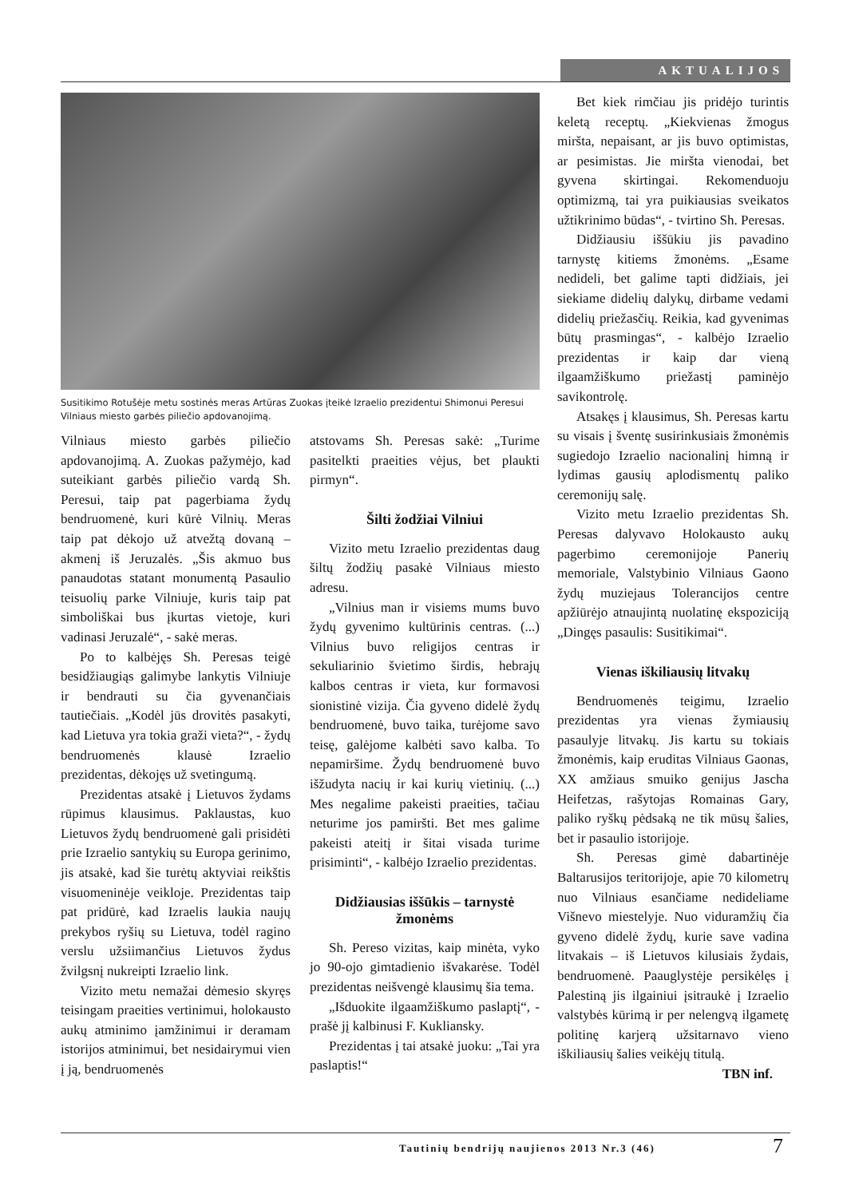AKTUALIJOS
Susitikimo Rotušėje metu sostinės meras Artūras Zuokas įteikė Izraelio prezidentui Shimonui Peresui Vilniaus miesto garbės piliečio apdovanojimą.
Vilniaus miesto garbės piliečio apdovanojimą. A. Zuokas pažymėjo, kad suteikiant garbės piliečio vardą Sh. Peresui, taip pat pagerbiama žydų bendruomenė, kuri kūrė Vilnių. Meras taip pat dėkojo už atvežtą dovaną – akmenį iš Jeruzalės. „Šis akmuo bus panaudotas statant monumentą Pasaulio teisuolių parke Vilniuje, kuris taip pat simboliškai bus įkurtas vietoje, kuri vadinasi Jeruzalė“, - sakė meras.
Po to kalbėjęs Sh. Peresas teigė besidžiaugiąs galimybe lankytis Vilniuje ir bendrauti su čia gyvenančiais tautiečiais. „Kodėl jūs drovitės pasakyti, kad Lietuva yra tokia graži vieta?“, - žydų bendruomenės klausė Izraelio prezidentas, dėkojęs už svetingumą.
Prezidentas atsakė į Lietuvos žydams rūpimus klausimus. Paklaustas, kuo Lietuvos žydų bendruomenė gali prisidėti prie Izraelio santykių su Europa gerinimo, jis atsakė, kad šie turėtų aktyviai reikštis visuomeninėje veikloje. Prezidentas taip pat pridūrė, kad Izraelis laukia naujų prekybos ryšių su Lietuva, todėl ragino verslu užsiimančius Lietuvos žydus žvilgsnį nukreipti Izraelio link.
Vizito metu nemažai dėmesio skyręs teisingam praeities vertinimui, holokausto aukų atminimo įamžinimui ir deramam istorijos atminimui, bet nesidairymui vien į ją, bendruomenės
atstovams Sh. Peresas sakė: „Turime pasitelkti praeities vėjus, bet plaukti pirmyn“.
Šilti žodžiai Vilniui
Vizito metu Izraelio prezidentas daug šiltų žodžių pasakė Vilniaus miesto adresu.
„Vilnius man ir visiems mums buvo žydų gyvenimo kultūrinis centras. (...) Vilnius buvo religijos centras ir sekuliarinio švietimo širdis, hebrajų kalbos centras ir vieta, kur formavosi sionistinė vizija. Čia gyveno didelė žydų bendruomenė, buvo taika, turėjome savo teisę, galėjome kalbėti savo kalba. To nepamiršime. Žydų bendruomenė buvo išžudyta nacių ir kai kurių vietinių. (...) Mes negalime pakeisti praeities, tačiau neturime jos pamiršti. Bet mes galime pakeisti ateitį ir šitai visada turime prisiminti“, - kalbėjo Izraelio prezidentas.
Didžiausias iššūkis – tarnystė žmonėms
Sh. Pereso vizitas, kaip minėta, vyko jo 90-ojo gimtadienio išvakarėse. Todėl prezidentas neišvengė klausimų šia tema.
„Išduokite ilgaamžiškumo paslaptį“, - prašė jį kalbinusi F. Kukliansky.
Prezidentas į tai atsakė juoku: „Tai yra paslaptis!“
Bet kiek rimčiau jis pridėjo turintis keletą receptų. „Kiekvienas žmogus miršta, nepaisant, ar jis buvo optimistas, ar pesimistas. Jie miršta vienodai, bet gyvena skirtingai. Rekomenduoju optimizmą, tai yra puikiausias sveikatos užtikrinimo būdas“, - tvirtino Sh. Peresas.
Didžiausiu iššūkiu jis pavadino tarnystę kitiems žmonėms. „Esame nedideli, bet galime tapti didžiais, jei siekiame didelių dalykų, dirbame vedami didelių priežasčių. Reikia, kad gyvenimas būtų prasmingas“, - kalbėjo Izraelio prezidentas ir kaip dar vieną ilgaamžiškumo priežastį paminėjo savikontrolę.
Atsakęs į klausimus, Sh. Peresas kartu su visais į šventę susirinkusiais žmonėmis sugiedojo Izraelio nacionalinį himną ir lydimas gausių aplodismentų paliko ceremonijų salę.
Vizito metu Izraelio prezidentas Sh. Peresas dalyvavo Holokausto aukų pagerbimo ceremonijoje Panerių memoriale, Valstybinio Vilniaus Gaono žydų muziejaus Tolerancijos centre apžiūrėjo atnaujintą nuolatinę ekspoziciją „Dingęs pasaulis: Susitikimai“.
Vienas iškiliausių litvakų
Bendruomenės teigimu, Izraelio prezidentas yra vienas žymiausių pasaulyje litvakų. Jis kartu su tokiais žmonėmis, kaip eruditas Vilniaus Gaonas, XX amžiaus smuiko genijus Jascha Heifetzas, rašytojas Romainas Gary, paliko ryškų pėdsaką ne tik mūsų šalies, bet ir pasaulio istorijoje.
Sh. Peresas gimė dabartinėje Baltarusijos teritorijoje, apie 70 kilometrų nuo Vilniaus esančiame nedideliame Višnevo miestelyje. Nuo viduramžių čia gyveno didelė žydų, kurie save vadina litvakais – iš Lietuvos kilusiais žydais, bendruomenė. Paauglystėje persikėlęs į Palestiną jis ilgainiui įsitraukė į Izraelio valstybės kūrimą ir per nelengvą ilgametę politinę karjerą užsitarnavo vieno iškiliausių šalies veikėjų titulą.
TBN inf.
Tautinių bendrijų naujienos 2013 Nr.3 (46)
7